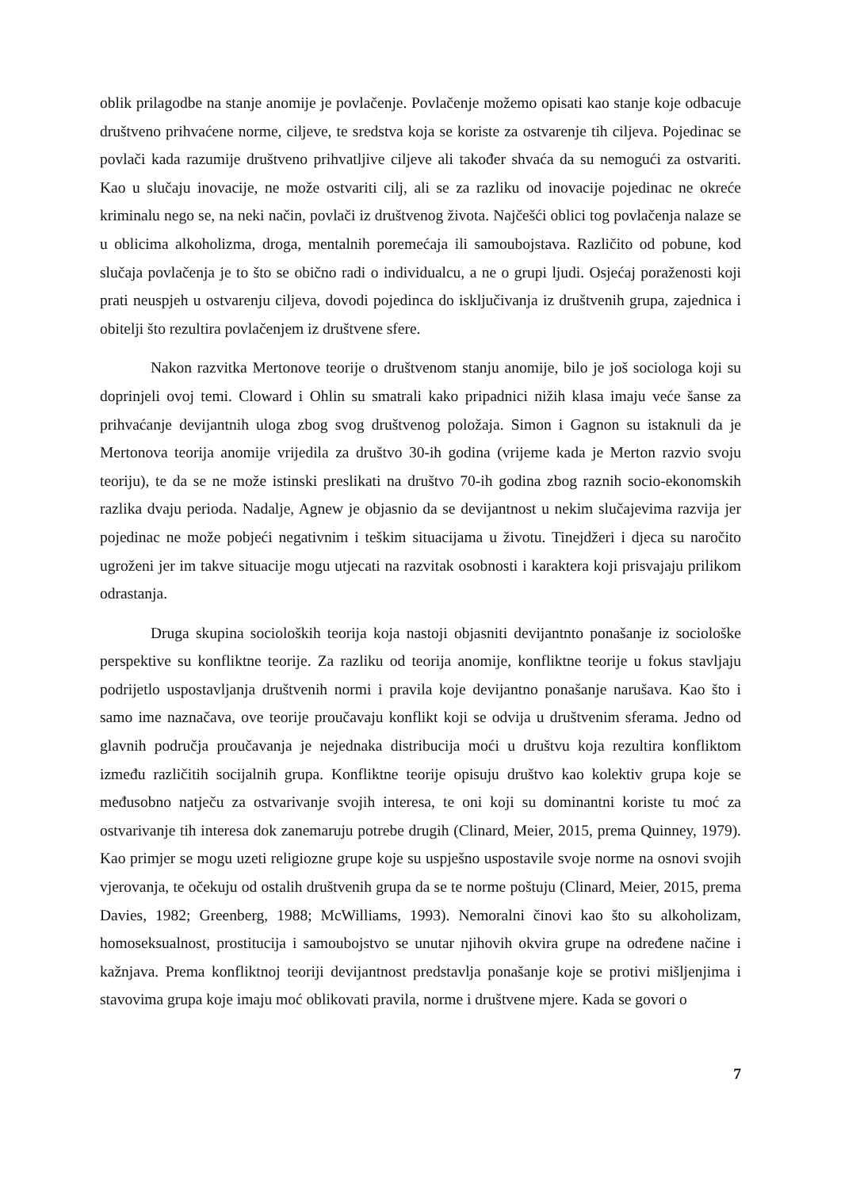oblik prilagodbe na stanje anomije je povlačenje. Povlačenje možemo opisati kao stanje koje odbacuje društveno prihvaćene norme, ciljeve, te sredstva koja se koriste za ostvarenje tih ciljeva. Pojedinac se povlači kada razumije društveno prihvatljive ciljeve ali također shvaća da su nemogući za ostvariti. Kao u slučaju inovacije, ne može ostvariti cilj, ali se za razliku od inovacije pojedinac ne okreće kriminalu nego se, na neki način, povlači iz društvenog života. Najčešći oblici tog povlačenja nalaze se u oblicima alkoholizma, droga, mentalnih poremećaja ili samoubojstava. Različito od pobune, kod slučaja povlačenja je to što se obično radi o individualcu, a ne o grupi ljudi. Osjećaj poraženosti koji prati neuspjeh u ostvarenju ciljeva, dovodi pojedinca do isključivanja iz društvenih grupa, zajednica i obitelji što rezultira povlačenjem iz društvene sfere.
Nakon razvitka Mertonove teorije o društvenom stanju anomije, bilo je još sociologa koji su doprinjeli ovoj temi. Cloward i Ohlin su smatrali kako pripadnici nižih klasa imaju veće šanse za prihvaćanje devijantnih uloga zbog svog društvenog položaja. Simon i Gagnon su istaknuli da je Mertonova teorija anomije vrijedila za društvo 30-ih godina (vrijeme kada je Merton razvio svoju teoriju), te da se ne može istinski preslikati na društvo 70-ih godina zbog raznih socio-ekonomskih razlika dvaju perioda. Nadalje, Agnew je objasnio da se devijantnost u nekim slučajevima razvija jer pojedinac ne može pobjeći negativnim i teškim situacijama u životu. Tinejdžeri i djeca su naročito ugroženi jer im takve situacije mogu utjecati na razvitak osobnosti i karaktera koji prisvajaju prilikom odrastanja.
Druga skupina socioloških teorija koja nastoji objasniti devijantnto ponašanje iz sociološke perspektive su konfliktne teorije. Za razliku od teorija anomije, konfliktne teorije u fokus stavljaju podrijetlo uspostavljanja društvenih normi i pravila koje devijantno ponašanje narušava. Kao što i samo ime naznačava, ove teorije proučavaju konflikt koji se odvija u društvenim sferama. Jedno od glavnih područja proučavanja je nejednaka distribucija moći u društvu koja rezultira konfliktom između različitih socijalnih grupa. Konfliktne teorije opisuju društvo kao kolektiv grupa koje se međusobno natječu za ostvarivanje svojih interesa, te oni koji su dominantni koriste tu moć za ostvarivanje tih interesa dok zanemaruju potrebe drugih (Clinard, Meier, 2015, prema Quinney, 1979). Kao primjer se mogu uzeti religiozne grupe koje su uspješno uspostavile svoje norme na osnovi svojih vjerovanja, te očekuju od ostalih društvenih grupa da se te norme poštuju (Clinard, Meier, 2015, prema Davies, 1982; Greenberg, 1988; McWilliams, 1993). Nemoralni činovi kao što su alkoholizam, homoseksualnost, prostitucija i samoubojstvo se unutar njihovih okvira grupe na određene načine i kažnjava. Prema konfliktnoj teoriji devijantnost predstavlja ponašanje koje se protivi mišljenjima i stavovima grupa koje imaju moć oblikovati pravila, norme i društvene mjere. Kada se govori o
7